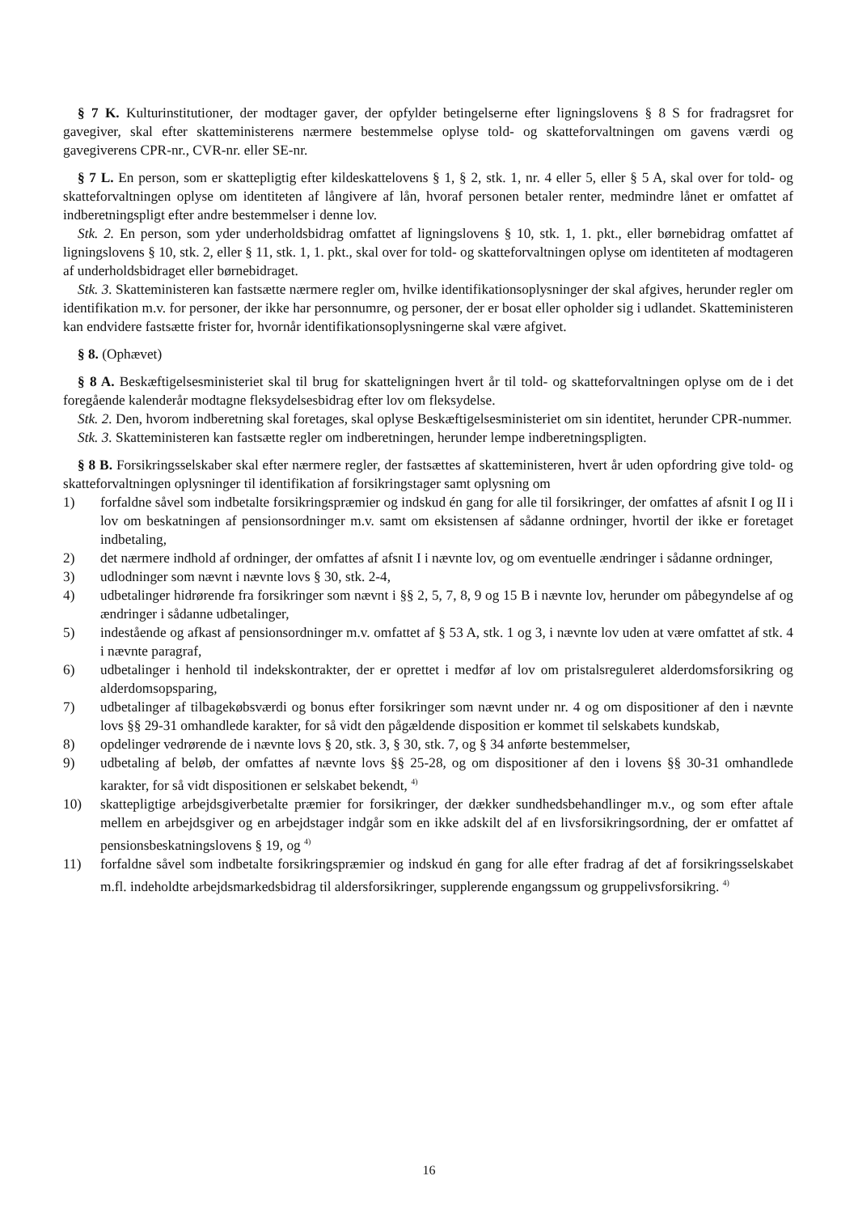§ 7 K. Kulturinstitutioner, der modtager gaver, der opfylder betingelserne efter ligningslovens § 8 S for fradragsret for gavegiver, skal efter skatteministerens nærmere bestemmelse oplyse told- og skatteforvaltningen om gavens værdi og gavegiverens CPR-nr., CVR-nr. eller SE-nr.
§ 7 L. En person, som er skattepligtig efter kildeskattelovens § 1, § 2, stk. 1, nr. 4 eller 5, eller § 5 A, skal over for told- og skatteforvaltningen oplyse om identiteten af långivere af lån, hvoraf personen betaler renter, medmindre lånet er omfattet af indberetningspligt efter andre bestemmelser i denne lov.
Stk. 2. En person, som yder underholdsbidrag omfattet af ligningslovens § 10, stk. 1, 1. pkt., eller børnebidrag omfattet af ligningslovens § 10, stk. 2, eller § 11, stk. 1, 1. pkt., skal over for told- og skatteforvaltningen oplyse om identiteten af modtageren af underholdsbidraget eller børnebidraget.
Stk. 3. Skatteministeren kan fastsætte nærmere regler om, hvilke identifikationsoplysninger der skal afgives, herunder regler om identifikation m.v. for personer, der ikke har personnumre, og personer, der er bosat eller opholder sig i udlandet. Skatteministeren kan endvidere fastsætte frister for, hvornår identifikationsoplysningerne skal være afgivet.
§ 8. (Ophævet)
§ 8 A. Beskæftigelsesministeriet skal til brug for skatteligningen hvert år til told- og skatteforvaltningen oplyse om de i det foregående kalenderår modtagne fleksydelsesbidrag efter lov om fleksydelse.
Stk. 2. Den, hvorom indberetning skal foretages, skal oplyse Beskæftigelsesministeriet om sin identitet, herunder CPR-nummer.
Stk. 3. Skatteministeren kan fastsætte regler om indberetningen, herunder lempe indberetningspligten.
§ 8 B. Forsikringsselskaber skal efter nærmere regler, der fastsættes af skatteministeren, hvert år uden opfordring give told- og skatteforvaltningen oplysninger til identifikation af forsikringstager samt oplysning om
1) forfaldne såvel som indbetalte forsikringspræmier og indskud én gang for alle til forsikringer, der omfattes af afsnit I og II i lov om beskatningen af pensionsordninger m.v. samt om eksistensen af sådanne ordninger, hvortil der ikke er foretaget indbetaling,
2) det nærmere indhold af ordninger, der omfattes af afsnit I i nævnte lov, og om eventuelle ændringer i sådanne ordninger,
3) udlodninger som nævnt i nævnte lovs § 30, stk. 2-4,
4) udbetalinger hidrørende fra forsikringer som nævnt i §§ 2, 5, 7, 8, 9 og 15 B i nævnte lov, herunder om påbegyndelse af og ændringer i sådanne udbetalinger,
5) indestående og afkast af pensionsordninger m.v. omfattet af § 53 A, stk. 1 og 3, i nævnte lov uden at være omfattet af stk. 4 i nævnte paragraf,
6) udbetalinger i henhold til indekskontrakter, der er oprettet i medfør af lov om pristalsreguleret alderdomsforsikring og alderdomsopsparing,
7) udbetalinger af tilbagekøbsværdi og bonus efter forsikringer som nævnt under nr. 4 og om dispositioner af den i nævnte lovs §§ 29-31 omhandlede karakter, for så vidt den pågældende disposition er kommet til selskabets kundskab,
8) opdelinger vedrørende de i nævnte lovs § 20, stk. 3, § 30, stk. 7, og § 34 anførte bestemmelser,
9) udbetaling af beløb, der omfattes af nævnte lovs §§ 25-28, og om dispositioner af den i lovens §§ 30-31 omhandlede karakter, for så vidt dispositionen er selskabet bekendt, <sup>4)</sup>
10) skattepligtige arbejdsgiverbetalte præmier for forsikringer, der dækker sundhedsbehandlinger m.v., og som efter aftale mellem en arbejdsgiver og en arbejdstager indgår som en ikke adskilt del af en livsforsikringsordning, der er omfattet af pensionsbeskatningslovens § 19, og <sup>4)</sup>
11) forfaldne såvel som indbetalte forsikringspræmier og indskud én gang for alle efter fradrag af det af forsikringsselskabet m.fl. indeholdte arbejdsmarkedsbidrag til aldersforsikringer, supplerende engangssum og gruppelivsforsikring. <sup>4)</sup>
16